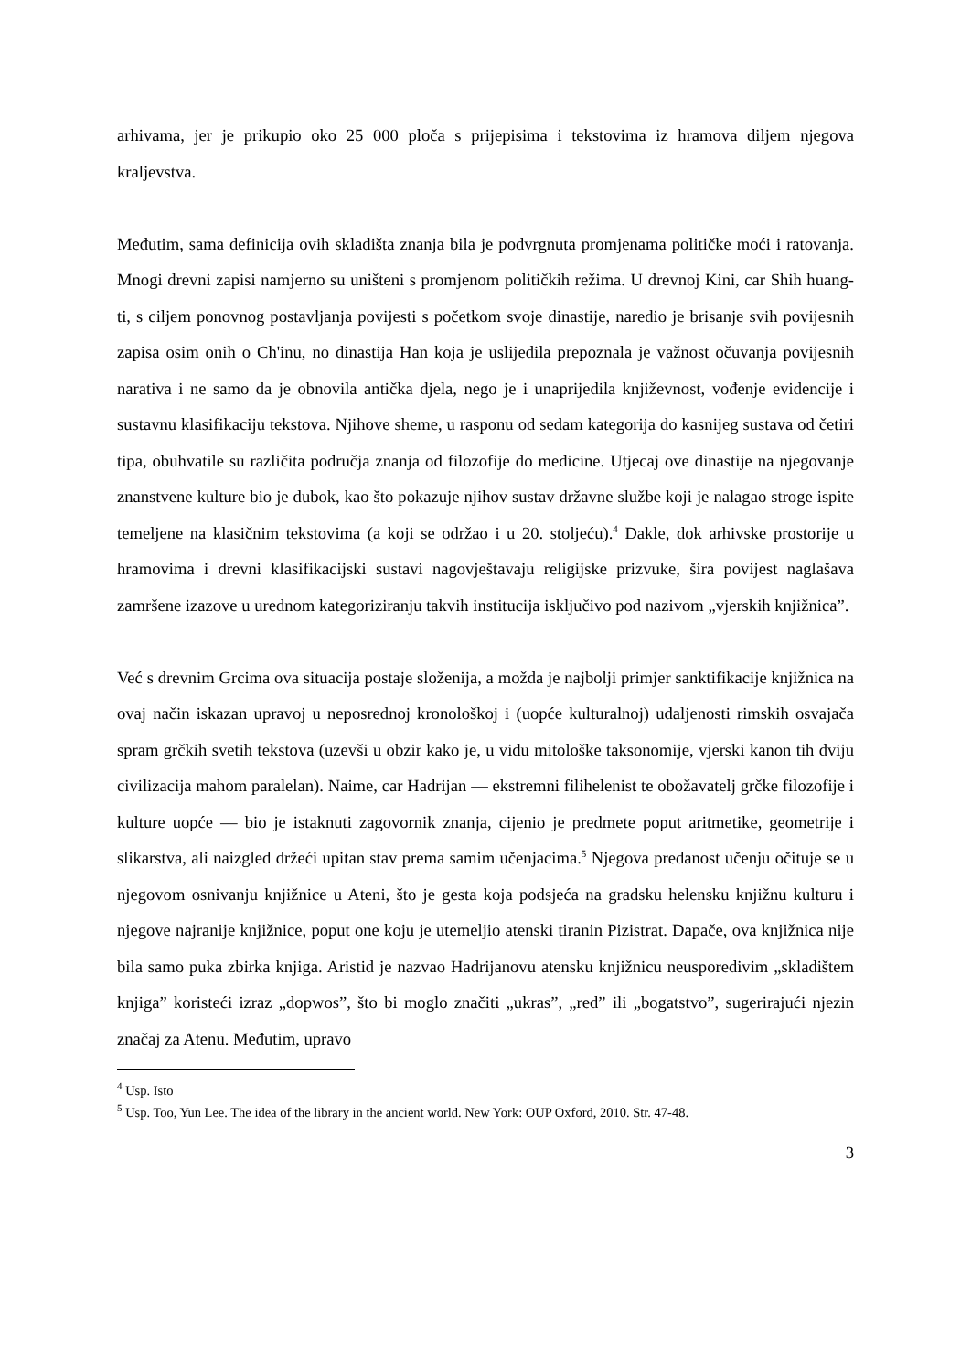arhivama, jer je prikupio oko 25 000 ploča s prijepisima i tekstovima iz hramova diljem njegova kraljevstva.
Međutim, sama definicija ovih skladišta znanja bila je podvrgnuta promjenama političke moći i ratovanja. Mnogi drevni zapisi namjerno su uništeni s promjenom političkih režima. U drevnoj Kini, car Shih huang-ti, s ciljem ponovnog postavljanja povijesti s početkom svoje dinastije, naredio je brisanje svih povijesnih zapisa osim onih o Ch'inu, no dinastija Han koja je uslijedila prepoznala je važnost očuvanja povijesnih narativa i ne samo da je obnovila antička djela, nego je i unaprijedila književnost, vođenje evidencije i sustavnu klasifikaciju tekstova. Njihove sheme, u rasponu od sedam kategorija do kasnijeg sustava od četiri tipa, obuhvatile su različita područja znanja od filozofije do medicine. Utjecaj ove dinastije na njegovanje znanstvene kulture bio je dubok, kao što pokazuje njihov sustav državne službe koji je nalagao stroge ispite temeljene na klasičnim tekstovima (a koji se održao i u 20. stoljeću).<sup>4</sup> Dakle, dok arhivske prostorije u hramovima i drevni klasifikacijski sustavi nagovještavaju religijske prizvuke, šira povijest naglašava zamršene izazove u urednom kategoriziranju takvih institucija isključivo pod nazivom „vjerskih knjižnica”.
Već s drevnim Grcima ova situacija postaje složenija, a možda je najbolji primjer sanktifikacije knjižnica na ovaj način iskazan upravoj u neposrednoj kronološkoj i (uopće kulturalnoj) udaljenosti rimskih osvajača spram grčkih svetih tekstova (uzevši u obzir kako je, u vidu mitološke taksonomije, vjerski kanon tih dviju civilizacija mahom paralelan). Naime, car Hadrijan — ekstremni filihelenist te obožavatelj grčke filozofije i kulture uopće — bio je istaknuti zagovornik znanja, cijenio je predmete poput aritmetike, geometrije i slikarstva, ali naizgled držeći upitan stav prema samim učenjacima.<sup>5</sup> Njegova predanost učenju očituje se u njegovom osnivanju knjižnice u Ateni, što je gesta koja podsjeća na gradsku helensku knjižnu kulturu i njegove najranije knjižnice, poput one koju je utemeljio atenski tiranin Pizistrat. Dapače, ova knjižnica nije bila samo puka zbirka knjiga. Aristid je nazvao Hadrijanovu atensku knjižnicu neusporedivim „skladištem knjiga” koristeći izraz „dopwos”, što bi moglo značiti „ukras”, „red” ili „bogatstvo”, sugerirajući njezin značaj za Atenu. Međutim, upravo
<sup>4</sup> Usp. Isto
<sup>5</sup> Usp. Too, Yun Lee. The idea of the library in the ancient world. New York: OUP Oxford, 2010. Str. 47-48.
3